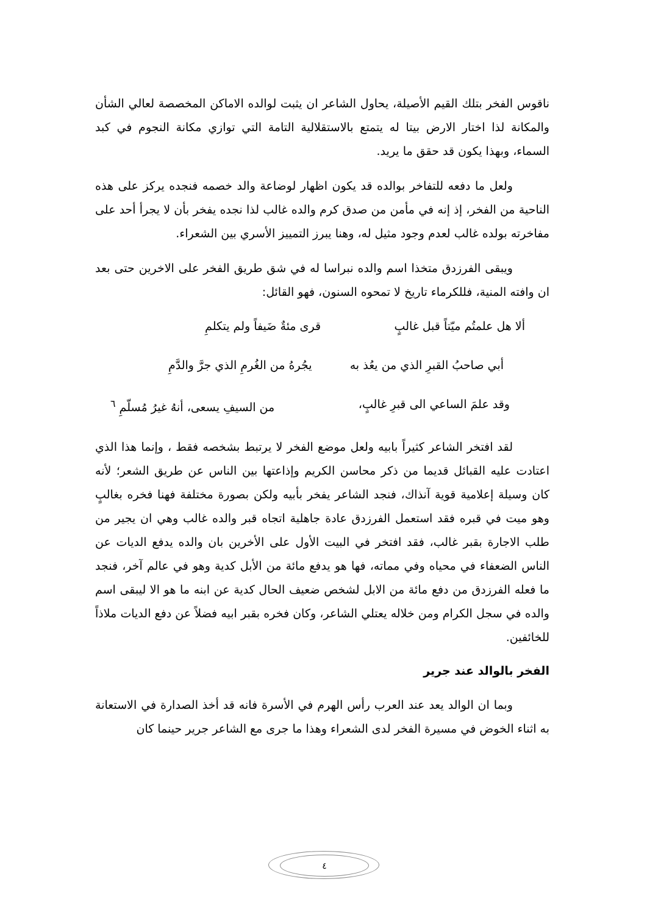ناقوس الفخر بتلك القيم الأصيلة، يحاول الشاعر ان يثبت لوالده الاماكن المخصصة لعالي الشأن والمكانة لذا اختار الارض بيتا له يتمتع بالاستقلالية التامة التي توازي مكانة النجوم في كبد السماء، وبهذا يكون قد حقق ما يريد.
ولعل ما دفعه للتفاخر بوالده قد يكون اظهار لوضاعة والد خصمه فنجده يركز على هذه الناحية من الفخر، إذ إنه في مأمن من صدق كرم والده غالب لذا نجده يفخر بأن لا يجرأ أحد على مفاخرته بولده غالب لعدم وجود مثيل له، وهنا يبرز التمييز الأسري بين الشعراء.
ويبقى الفرزدق متخذا اسم والده نبراسا له في شق طريق الفخر على الاخرين حتى بعد ان وافته المنية، فللكرماء تاريخ لا تمحوه السنون، فهو القائل:
ألا هل علمتُم ميّتاً قبل غالبٍ قرى مئةٌ ضَيفاً ولم يتكلمِ
أبي صاحبُ القبرِ الذي من يعُذ به يجُرهُ من الغُرمِ الذي جرَّ والدَّمِ
وقد علمَ الساعي الى قبرِ غالبٍ، من السيفِ يسعى، أنهُ غيرُ مُسلّمِ <sup>٦</sup>
لقد افتخر الشاعر كثيراً بابيه ولعل موضع الفخر لا يرتبط بشخصه فقط ، وإنما هذا الذي اعتادت عليه القبائل قديما من ذكر محاسن الكريم وإذاعتها بين الناس عن طريق الشعر؛ لأنه كان وسيلة إعلامية قوية آنذاك، فنجد الشاعر يفخر بأبيه ولكن بصورة مختلفة فهنا فخره بغالبٍ وهو ميت في قبره فقد استعمل الفرزدق عادة جاهلية اتجاه قبر والده غالب وهي ان يجير من طلب الاجارة بقبر غالب، فقد افتخر في البيت الأول على الأخرين بان والده يدفع الديات عن الناس الضعفاء في محياه وفي مماته، فها هو يدفع مائة من الأبل كدية وهو في عالم آخر، فنجد ما فعله الفرزدق من دفع مائة من الابل لشخص ضعيف الحال كدية عن ابنه ما هو الا ليبقى اسم والده في سجل الكرام ومن خلاله يعتلي الشاعر، وكان فخره بقبر ابيه فضلاً عن دفع الديات ملاذاً للخائفين.
الفخر بالوالد عند جرير
وبما ان الوالد يعد عند العرب رأس الهرم في الأسرة فانه قد أخذ الصدارة في الاستعانة به اثناء الخوض في مسيرة الفخر لدى الشعراء وهذا ما جرى مع الشاعر جرير حينما كان
٤